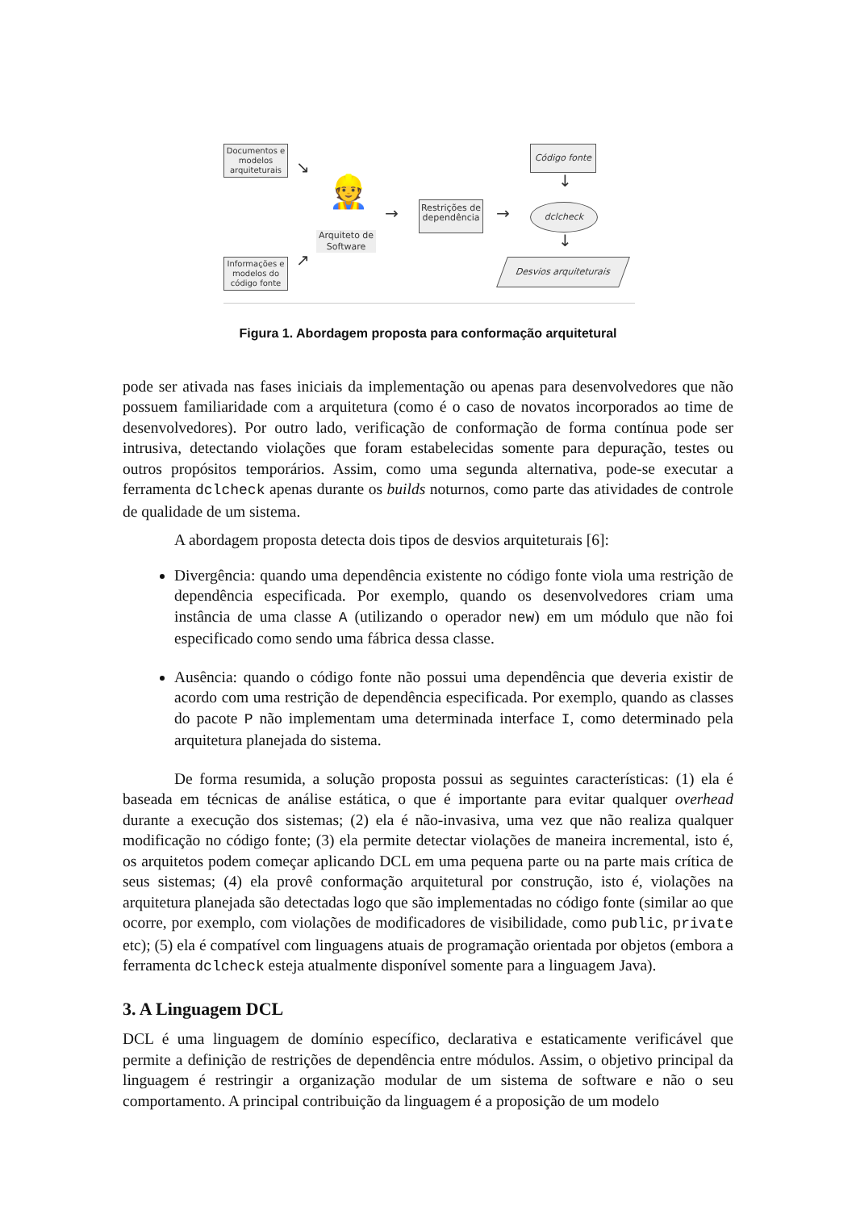Documentos e modelos arquiteturais
Informações e modelos do código fonte
Arquiteto de Software
👷
Restrições de dependência
Código fonte
dclcheck
Desvios arquiteturais
↘
↗
→ →
↓
↓
Figura 1. Abordagem proposta para conformação arquitetural
pode ser ativada nas fases iniciais da implementação ou apenas para desenvolvedores que não possuem familiaridade com a arquitetura (como é o caso de novatos incorporados ao time de desenvolvedores). Por outro lado, verificação de conformação de forma contínua pode ser intrusiva, detectando violações que foram estabelecidas somente para depuração, testes ou outros propósitos temporários. Assim, como uma segunda alternativa, pode-se executar a ferramenta dclcheck apenas durante os builds noturnos, como parte das atividades de controle de qualidade de um sistema.
A abordagem proposta detecta dois tipos de desvios arquiteturais [6]:
Divergência: quando uma dependência existente no código fonte viola uma restrição de dependência especificada. Por exemplo, quando os desenvolvedores criam uma instância de uma classe A (utilizando o operador new) em um módulo que não foi especificado como sendo uma fábrica dessa classe.
Ausência: quando o código fonte não possui uma dependência que deveria existir de acordo com uma restrição de dependência especificada. Por exemplo, quando as classes do pacote P não implementam uma determinada interface I, como determinado pela arquitetura planejada do sistema.
De forma resumida, a solução proposta possui as seguintes características: (1) ela é baseada em técnicas de análise estática, o que é importante para evitar qualquer overhead durante a execução dos sistemas; (2) ela é não-invasiva, uma vez que não realiza qualquer modificação no código fonte; (3) ela permite detectar violações de maneira incremental, isto é, os arquitetos podem começar aplicando DCL em uma pequena parte ou na parte mais crítica de seus sistemas; (4) ela provê conformação arquitetural por construção, isto é, violações na arquitetura planejada são detectadas logo que são implementadas no código fonte (similar ao que ocorre, por exemplo, com violações de modificadores de visibilidade, como public, private etc); (5) ela é compatível com linguagens atuais de programação orientada por objetos (embora a ferramenta dclcheck esteja atualmente disponível somente para a linguagem Java).
3. A Linguagem DCL
DCL é uma linguagem de domínio específico, declarativa e estaticamente verificável que permite a definição de restrições de dependência entre módulos. Assim, o objetivo principal da linguagem é restringir a organização modular de um sistema de software e não o seu comportamento. A principal contribuição da linguagem é a proposição de um modelo